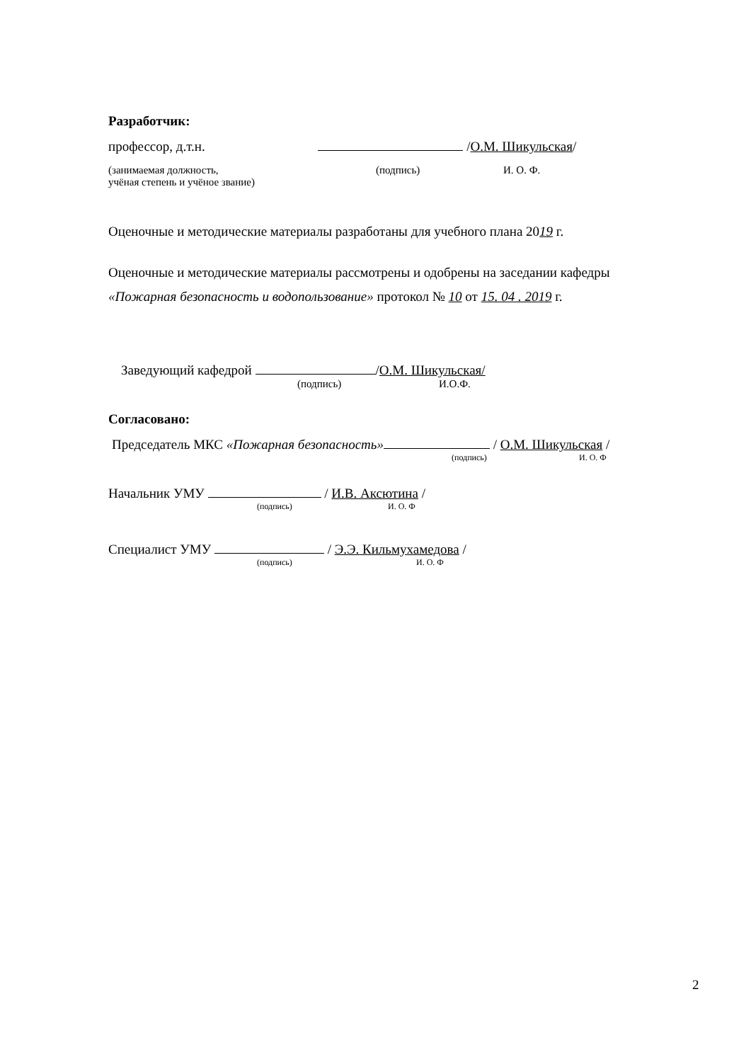Разработчик:
профессор, д.т.н. /О.М. Шикульская/
(занимаемая должность, (подпись) И. О. Ф.
учёная степень и учёное звание)
Оценочные и методические материалы разработаны для учебного плана 2019 г.
Оценочные и методические материалы рассмотрены и одобрены на заседании кафедры
«Пожарная безопасность и водопользование» протокол № 10 от 15. 04 . 2019 г.
Заведующий кафедрой /О.М. Шикульская/
(подпись) И.О.Ф.
Согласовано:
Председатель МКС «Пожарная безопасность» / О.М. Шикульская /
(подпись) И. О. Ф
Начальник УМУ / И.В. Аксютина /
(подпись) И. О. Ф
Специалист УМУ / Э.Э. Кильмухамедова /
(подпись) И. О. Ф
2